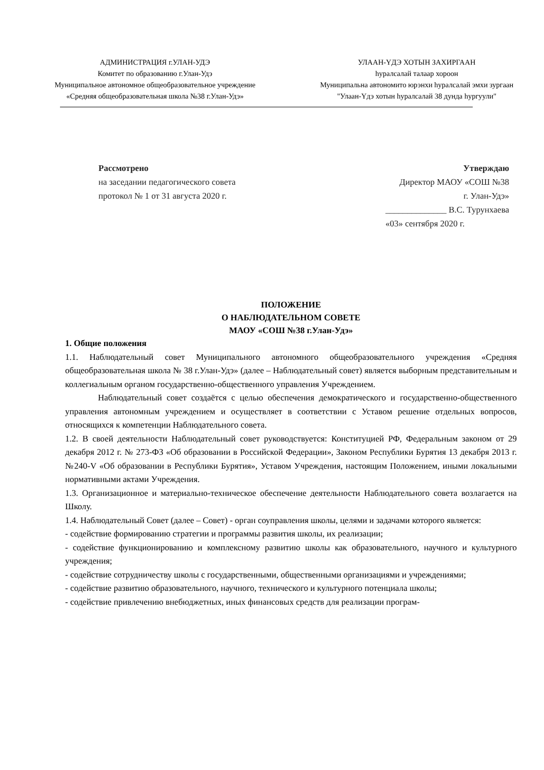АДМИНИСТРАЦИЯ г.УЛАН-УДЭ
Комитет по образованию г.Улан-Удэ
Муниципальное автономное общеобразовательное учреждение
«Средняя общеобразовательная школа №38 г.Улан-Удэ»
УЛААН-ҮДЭ ХОТЫН ЗАХИРГААН
һуралсалай талаар хороон
Муниципальна автономито юрэнхи һуралсалай эмхи зургаан
"Улаан-Үдэ хотын һуралсалай 38 дунда һургуули"
Рассмотрено
на заседании педагогического совета
протокол № 1 от 31 августа 2020 г.
Утверждаю
Директор МАОУ «СОШ №38
г. Улан-Удэ»
______________ В.С. Турунхаева
«03» сентября 2020 г.
ПОЛОЖЕНИЕ
О НАБЛЮДАТЕЛЬНОМ СОВЕТЕ
МАОУ «СОШ №38 г.Улан-Удэ»
1. Общие положения
1.1. Наблюдательный совет Муниципального автономного общеобразовательного учреждения «Средняя общеобразовательная школа № 38 г.Улан-Удэ» (далее – Наблюдательный совет) является выборным представительным и коллегиальным органом государственно-общественного управления Учреждением.
Наблюдательный совет создаётся с целью обеспечения демократического и государственно-общественного управления автономным учреждением и осуществляет в соответствии с Уставом решение отдельных вопросов, относящихся к компетенции Наблюдательного совета.
1.2. В своей деятельности Наблюдательный совет руководствуется: Конституцией РФ, Федеральным законом от 29 декабря 2012 г. № 273-ФЗ «Об образовании в Российской Федерации», Законом Республики Бурятия 13 декабря 2013 г. №240-V «Об образовании в Республики Бурятия», Уставом Учреждения, настоящим Положением, иными локальными нормативными актами Учреждения.
1.3. Организационное и материально-техническое обеспечение деятельности Наблюдательного совета возлагается на Школу.
1.4. Наблюдательный Совет (далее – Совет) - орган соуправления школы, целями и задачами которого является:
- содействие формированию стратегии и программы развития школы, их реализации;
- содействие функционированию и комплексному развитию школы как образовательного, научного и культурного учреждения;
- содействие сотрудничеству школы с государственными, общественными организациями и учреждениями;
- содействие развитию образовательного, научного, технического и культурного потенциала школы;
- содействие привлечению внебюджетных, иных финансовых средств для реализации програм-